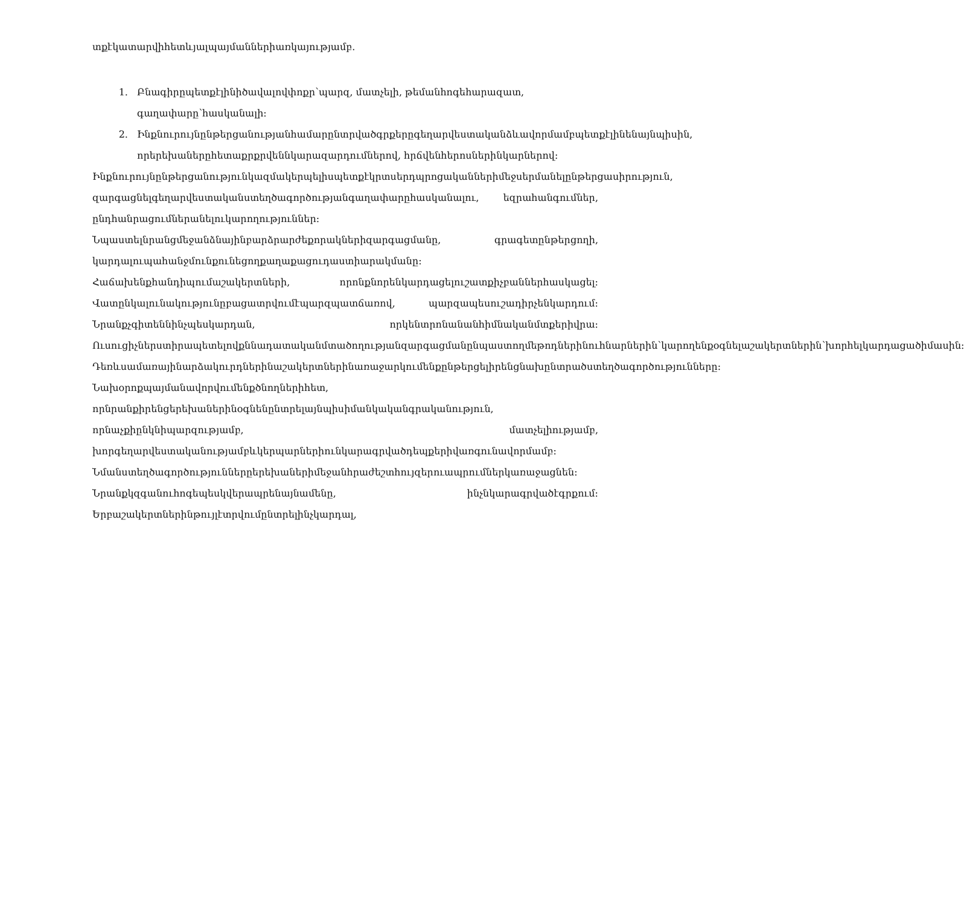տքէկատարվիհետևյալպայմաններիառկայությամբ.
1. Բնագիրըպետքէլինիծավալովփոքր՝պարզ, մատչելի, թեմանհոգեհարազատ, գաղափարը՝հասկանալի:
2. Ինքնուրույնընթերցանությանհամարընտրվածգրքերըգեղարվեստականձևավորմամբպետքէլինենայնպիսին, որերեխաներըհետաքրքրվեննկարազարդումներով, հրճվենհերոսներինկարներով:
Ինքնուրույնընթերցանությունկազմակերպելիսպետքէկրտսերդպրոցականներիմեջսերմանելընթերցասիրություն, զարգացնելգեղարվեստականստեղծագործությանգաղափարըհասկանալու, եզրահանգումներ, ընդհանրացումներանելուկարողություններ: Նպաստելնրանցմեջանձնայինբարձրարժեքորակներիզարգացմանը, գրագետընթերցողի, կարդալուպահանջմունքունեցողքաղաքացուդաստիարակմանը: Հաճախենքհանդիպումաշակերտների, որոնքնորենկարդացելուշատքիչբաններհասկացել: Վատընկալունակությունըբացատրվումէպարզպատճառով, պարզապեսուշադիրչենկարդում: Նրանքչգիտեննինչպեսկարդան, որկենտրոնանանհիմնականմտքերիվրա: Ուսուցիչներստիրապետելովքննադատականմտածողությանզարգացմանընպաստողմեթոդներինուհնարներին՝կարողենքօգնելաշակերտներին՝խորհելկարդացածիմասին:
Դեռևսամառայինարձակուրդներինաշակերտներինառաջարկումենքընթերցելիրենցնախընտրածստեղծագործությունները: Նախօրոքպայմանավորվումենքծնողներիհետ, որնրանքիրենցերեխաներինօգնենընտրելայնպիսիմանկականգրականություն, որնաչքիընկնիպարզությամբ, մատչելիությամբ, խորգեղարվեստականությամբևկերպարներիունկարագրվածդեպքերիվառգունավորմամբ:
Նմանստեղծագործություններըերեխաներիմեջանհրաժեշտհույզերուապրումներկառաջացնեն: Նրանքկզգանուհոգեպեսկվերապրենայնամենը, ինչնկարագրվածէգրքում: Երբաշակերտներինթույլէտրվումընտրելինչկարդալ,